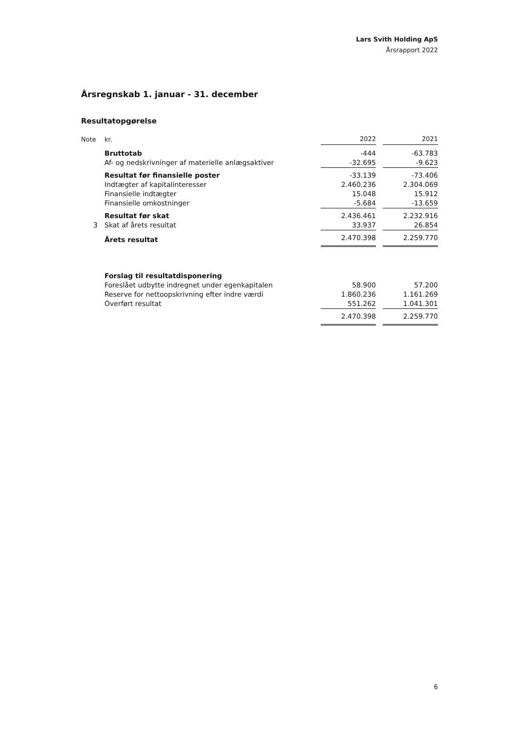Lars Svith Holding ApS
Årsrapport 2022
Årsregnskab 1. januar - 31. december
Resultatopgørelse
| Note | kr. | 2022 | | 2021 |
| --- | --- | --- | --- | --- |
| | Bruttotab | -444 | | -63.783 |
| | Af- og nedskrivninger af materielle anlægsaktiver | -32.695 | | -9.623 |
| | Resultat før finansielle poster | -33.139 | | -73.406 |
| | Indtægter af kapitalinteresser | 2.460.236 | | 2.304.069 |
| | Finansielle indtægter | 15.048 | | 15.912 |
| | Finansielle omkostninger | -5.684 | | -13.659 |
| | Resultat før skat | 2.436.461 | | 2.232.916 |
| 3 | Skat af årets resultat | 33.937 | | 26.854 |
| | Årets resultat | 2.470.398 | | 2.259.770 |
| | Forslag til resultatdisponering | | | |
| | Foreslået udbytte indregnet under egenkapitalen | 58.900 | | 57.200 |
| | Reserve for nettoopskrivning efter indre værdi | 1.860.236 | | 1.161.269 |
| | Overført resultat | 551.262 | | 1.041.301 |
| | | 2.470.398 | | 2.259.770 |
6